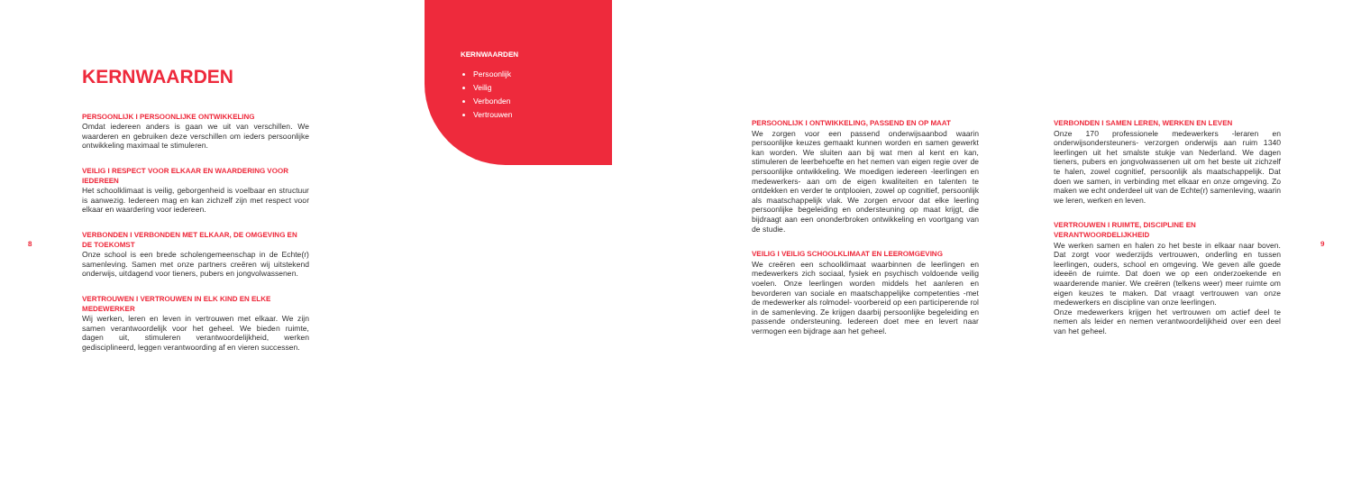KERNWAARDEN
PERSOONLIJK I PERSOONLIJKE ONTWIKKELING
Omdat iedereen anders is gaan we uit van verschillen. We waarderen en gebruiken deze verschillen om ieders persoonlijke ontwikkeling maximaal te stimuleren.
VEILIG I RESPECT VOOR ELKAAR EN WAARDERING VOOR IEDEREEN
Het schoolklimaat is veilig, geborgenheid is voelbaar en structuur is aanwezig. Iedereen mag en kan zichzelf zijn met respect voor elkaar en waardering voor iedereen.
VERBONDEN I VERBONDEN MET ELKAAR, DE OMGEVING EN DE TOEKOMST
Onze school is een brede scholengemeenschap in de Echte(r) samenleving. Samen met onze partners creëren wij uitstekend onderwijs, uitdagend voor tieners, pubers en jongvolwassenen.
VERTROUWEN I VERTROUWEN IN ELK KIND EN ELKE MEDEWERKER
Wij werken, leren en leven in vertrouwen met elkaar. We zijn samen verantwoordelijk voor het geheel. We bieden ruimte, dagen uit, stimuleren verantwoordelijkheid, werken gedisciplineerd, leggen verantwoording af en vieren successen.
KERNWAARDEN
Persoonlijk
Veilig
Verbonden
Vertrouwen
8 9
PERSOONLIJK I ONTWIKKELING, PASSEND EN OP MAAT
We zorgen voor een passend onderwijsaanbod waarin persoonlijke keuzes gemaakt kunnen worden en samen gewerkt kan worden. We sluiten aan bij wat men al kent en kan, stimuleren de leerbehoefte en het nemen van eigen regie over de persoonlijke ontwikkeling. We moedigen iedereen -leerlingen en medewerkers- aan om de eigen kwaliteiten en talenten te ontdekken en verder te ontplooien, zowel op cognitief, persoonlijk als maatschappelijk vlak. We zorgen ervoor dat elke leerling persoonlijke begeleiding en ondersteuning op maat krijgt, die bijdraagt aan een ononderbroken ontwikkeling en voortgang van de studie.
VEILIG I VEILIG SCHOOLKLIMAAT EN LEEROMGEVING
We creëren een schoolklimaat waarbinnen de leerlingen en medewerkers zich sociaal, fysiek en psychisch voldoende veilig voelen. Onze leerlingen worden middels het aanleren en bevorderen van sociale en maatschappelijke competenties -met de medewerker als rolmodel- voorbereid op een participerende rol in de samenleving. Ze krijgen daarbij persoonlijke begeleiding en passende ondersteuning. Iedereen doet mee en levert naar vermogen een bijdrage aan het geheel.
VERBONDEN I SAMEN LEREN, WERKEN EN LEVEN
Onze 170 professionele medewerkers -leraren en onderwijsondersteuners- verzorgen onderwijs aan ruim 1340 leerlingen uit het smalste stukje van Nederland. We dagen tieners, pubers en jongvolwassenen uit om het beste uit zichzelf te halen, zowel cognitief, persoonlijk als maatschappelijk. Dat doen we samen, in verbinding met elkaar en onze omgeving. Zo maken we echt onderdeel uit van de Echte(r) samenleving, waarin we leren, werken en leven.
VERTROUWEN I RUIMTE, DISCIPLINE EN VERANTWOORDELIJKHEID
We werken samen en halen zo het beste in elkaar naar boven. Dat zorgt voor wederzijds vertrouwen, onderling en tussen leerlingen, ouders, school en omgeving. We geven alle goede ideeën de ruimte. Dat doen we op een onderzoekende en waarderende manier. We creëren (telkens weer) meer ruimte om eigen keuzes te maken. Dat vraagt vertrouwen van onze medewerkers en discipline van onze leerlingen.
Onze medewerkers krijgen het vertrouwen om actief deel te nemen als leider en nemen verantwoordelijkheid over een deel van het geheel.